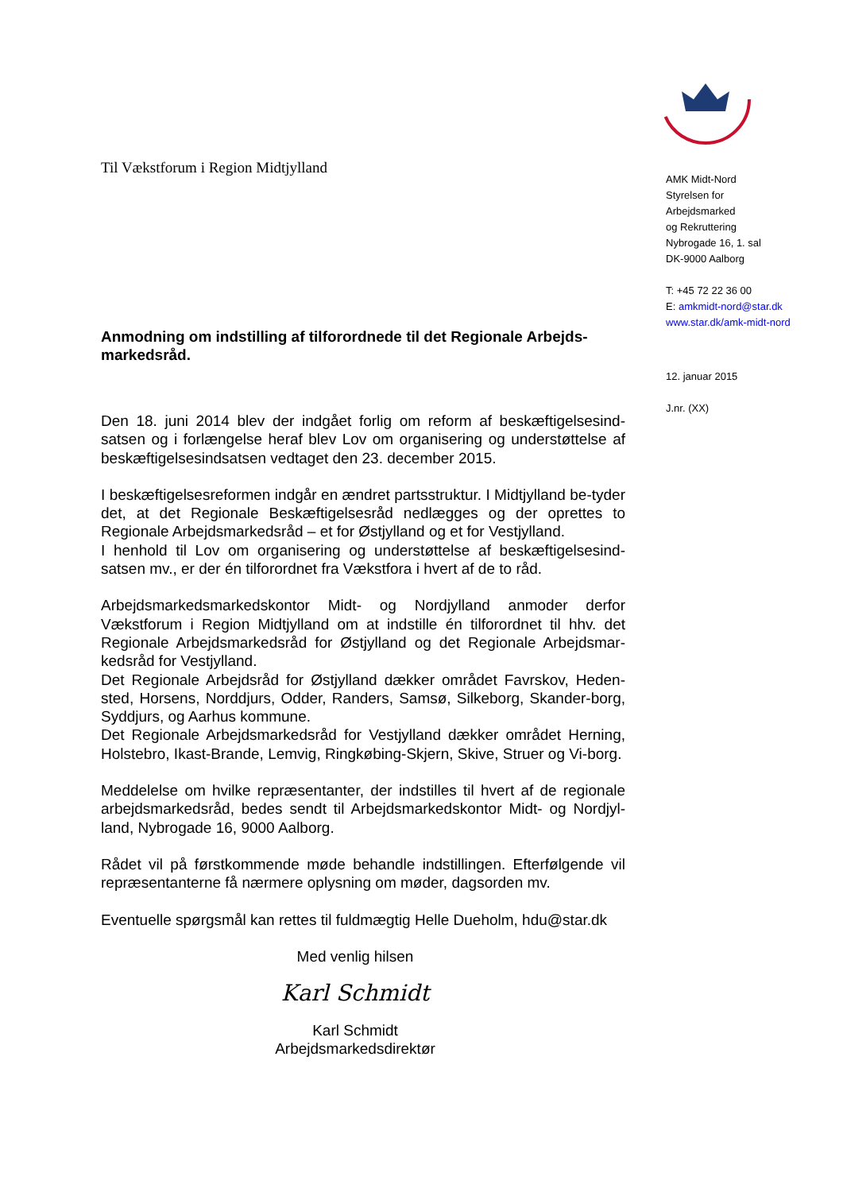Til Vækstforum i Region Midtjylland
Anmodning om indstilling af tilforordnede til det Regionale Arbejds-markedsråd.
Den 18. juni 2014 blev der indgået forlig om reform af beskæftigelsesind-satsen og i forlængelse heraf blev Lov om organisering og understøttelse af beskæftigelsesindsatsen vedtaget den 23. december 2015.
I beskæftigelsesreformen indgår en ændret partsstruktur. I Midtjylland be-tyder det, at det Regionale Beskæftigelsesråd nedlægges og der oprettes to Regionale Arbejdsmarkedsråd – et for Østjylland og et for Vestjylland.
I henhold til Lov om organisering og understøttelse af beskæftigelsesind-satsen mv., er der én tilforordnet fra Vækstfora i hvert af de to råd.
Arbejdsmarkedsmarkedskontor Midt- og Nordjylland anmoder derfor Vækstforum i Region Midtjylland om at indstille én tilforordnet til hhv. det Regionale Arbejdsmarkedsråd for Østjylland og det Regionale Arbejdsmar-kedsråd for Vestjylland.
Det Regionale Arbejdsråd for Østjylland dækker området Favrskov, Heden-sted, Horsens, Norddjurs, Odder, Randers, Samsø, Silkeborg, Skander-borg, Syddjurs, og Aarhus kommune.
Det Regionale Arbejdsmarkedsråd for Vestjylland dækker området Herning, Holstebro, Ikast-Brande, Lemvig, Ringkøbing-Skjern, Skive, Struer og Vi-borg.
Meddelelse om hvilke repræsentanter, der indstilles til hvert af de regionale arbejdsmarkedsråd, bedes sendt til Arbejdsmarkedskontor Midt- og Nordjyl-land, Nybrogade 16, 9000 Aalborg.
Rådet vil på førstkommende møde behandle indstillingen. Efterfølgende vil repræsentanterne få nærmere oplysning om møder, dagsorden mv.
Eventuelle spørgsmål kan rettes til fuldmægtig Helle Dueholm, hdu@star.dk
Med venlig hilsen
Karl Schmidt
Karl Schmidt
Arbejdsmarkedsdirektør
AMK Midt-Nord
Styrelsen for
Arbejdsmarked
og Rekruttering
Nybrogade 16, 1. sal
DK-9000 Aalborg
T: +45 72 22 36 00
E: amkmidt-nord@star.dk
www.star.dk/amk-midt-nord
12. januar 2015
J.nr. (XX)